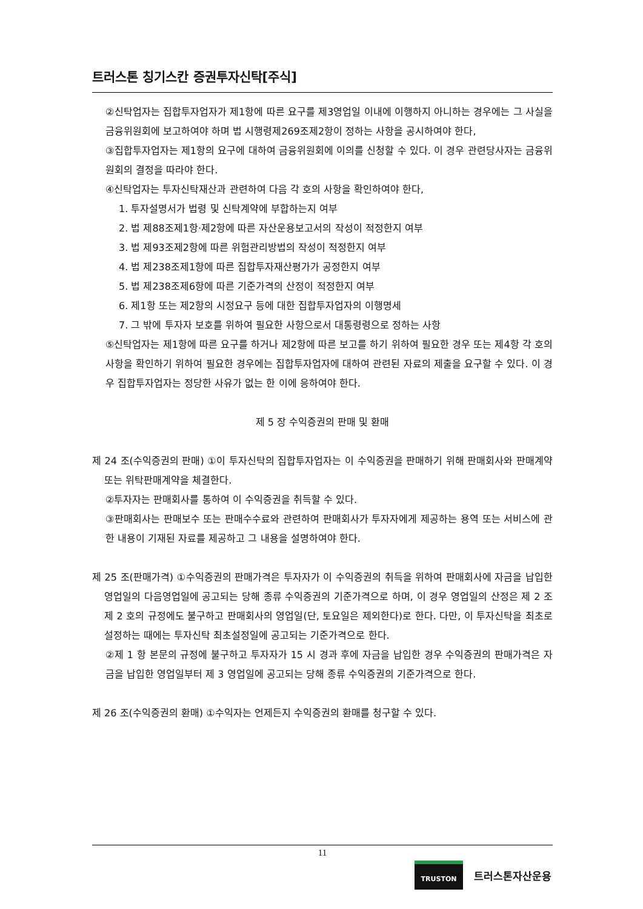트러스톤 칭기스칸 증권투자신탁[주식]
②신탁업자는 집합투자업자가 제1항에 따른 요구를 제3영업일 이내에 이행하지 아니하는 경우에는 그 사실을 금융위원회에 보고하여야 하며 법 시행령제269조제2항이 정하는 사항을 공시하여야 한다,
③집합투자업자는 제1항의 요구에 대하여 금융위원회에 이의를 신청할 수 있다. 이 경우 관련당사자는 금융위원회의 결정을 따라야 한다.
④신탁업자는 투자신탁재산과 관련하여 다음 각 호의 사항을 확인하여야 한다,
1. 투자설명서가 법령 및 신탁계약에 부합하는지 여부
2. 법 제88조제1항·제2항에 따른 자산운용보고서의 작성이 적정한지 여부
3. 법 제93조제2항에 따른 위험관리방법의 작성이 적정한지 여부
4. 법 제238조제1항에 따른 집합투자재산평가가 공정한지 여부
5. 법 제238조제6항에 따른 기준가격의 산정이 적정한지 여부
6. 제1항 또는 제2항의 시정요구 등에 대한 집합투자업자의 이행명세
7. 그 밖에 투자자 보호를 위하여 필요한 사항으로서 대통령령으로 정하는 사항
⑤신탁업자는 제1항에 따른 요구를 하거나 제2항에 따른 보고를 하기 위하여 필요한 경우 또는 제4항 각 호의 사항을 확인하기 위하여 필요한 경우에는 집합투자업자에 대하여 관련된 자료의 제출을 요구할 수 있다. 이 경우 집합투자업자는 정당한 사유가 없는 한 이에 응하여야 한다.
제 5 장 수익증권의 판매 및 환매
제 24 조(수익증권의 판매) ①이 투자신탁의 집합투자업자는 이 수익증권을 판매하기 위해 판매회사와 판매계약 또는 위탁판매계약을 체결한다.
②투자자는 판매회사를 통하여 이 수익증권을 취득할 수 있다.
③판매회사는 판매보수 또는 판매수수료와 관련하여 판매회사가 투자자에게 제공하는 용역 또는 서비스에 관한 내용이 기재된 자료를 제공하고 그 내용을 설명하여야 한다.
제 25 조(판매가격) ①수익증권의 판매가격은 투자자가 이 수익증권의 취득을 위하여 판매회사에 자금을 납입한 영업일의 다음영업일에 공고되는 당해 종류 수익증권의 기준가격으로 하며, 이 경우 영업일의 산정은 제 2 조 제 2 호의 규정에도 불구하고 판매회사의 영업일(단, 토요일은 제외한다)로 한다. 다만, 이 투자신탁을 최초로 설정하는 때에는 투자신탁 최초설정일에 공고되는 기준가격으로 한다.
②제 1 항 본문의 규정에 불구하고 투자자가 15 시 경과 후에 자금을 납입한 경우 수익증권의 판매가격은 자금을 납입한 영업일부터 제 3 영업일에 공고되는 당해 종류 수익증권의 기준가격으로 한다.
제 26 조(수익증권의 환매) ①수익자는 언제든지 수익증권의 환매를 청구할 수 있다.
11
TRUSTON
트러스톤자산운용